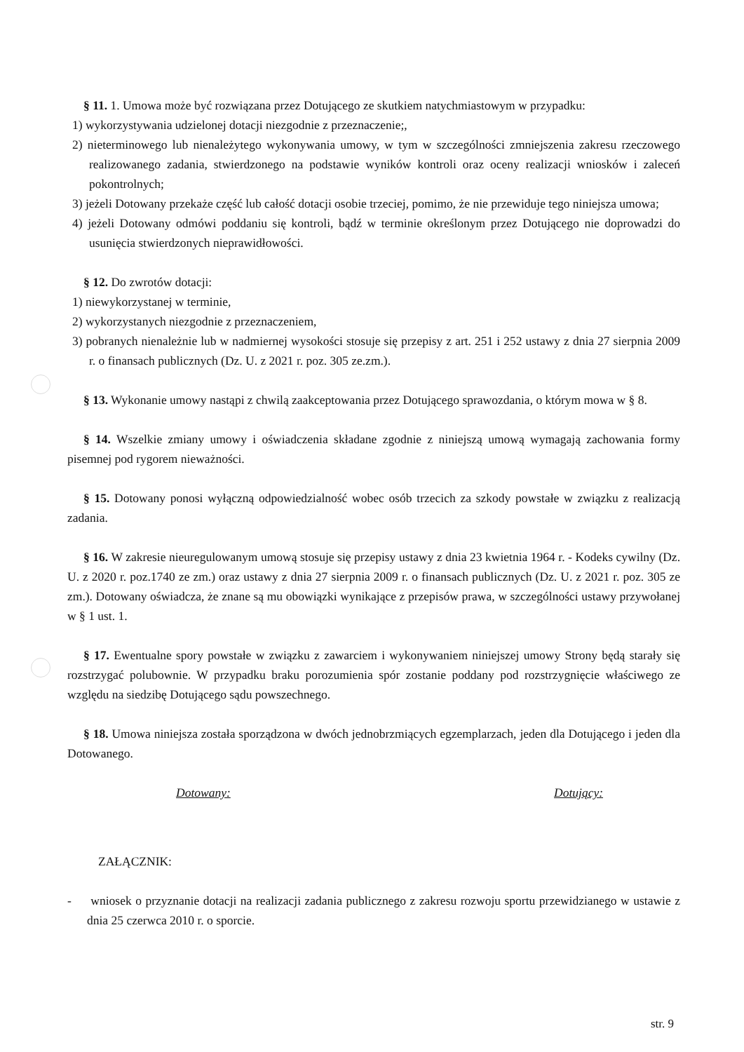§ 11. 1. Umowa może być rozwiązana przez Dotującego ze skutkiem natychmiastowym w przypadku:
1) wykorzystywania udzielonej dotacji niezgodnie z przeznaczenie;,
2) nieterminowego lub nienależytego wykonywania umowy, w tym w szczególności zmniejszenia zakresu rzeczowego realizowanego zadania, stwierdzonego na podstawie wyników kontroli oraz oceny realizacji wniosków i zaleceń pokontrolnych;
3) jeżeli Dotowany przekaże część lub całość dotacji osobie trzeciej, pomimo, że nie przewiduje tego niniejsza umowa;
4) jeżeli Dotowany odmówi poddaniu się kontroli, bądź w terminie określonym przez Dotującego nie doprowadzi do usunięcia stwierdzonych nieprawidłowości.
§ 12. Do zwrotów dotacji:
1) niewykorzystanej w terminie,
2) wykorzystanych niezgodnie z przeznaczeniem,
3) pobranych nienależnie lub w nadmiernej wysokości stosuje się przepisy z art. 251 i 252 ustawy z dnia 27 sierpnia 2009 r. o finansach publicznych (Dz. U. z 2021 r. poz. 305 ze.zm.).
§ 13. Wykonanie umowy nastąpi z chwilą zaakceptowania przez Dotującego sprawozdania, o którym mowa w § 8.
§ 14. Wszelkie zmiany umowy i oświadczenia składane zgodnie z niniejszą umową wymagają zachowania formy pisemnej pod rygorem nieważności.
§ 15. Dotowany ponosi wyłączną odpowiedzialność wobec osób trzecich za szkody powstałe w związku z realizacją zadania.
§ 16. W zakresie nieuregulowanym umową stosuje się przepisy ustawy z dnia 23 kwietnia 1964 r. - Kodeks cywilny (Dz. U. z 2020 r. poz.1740 ze zm.) oraz ustawy z dnia 27 sierpnia 2009 r. o finansach publicznych (Dz. U. z 2021 r. poz. 305 ze zm.). Dotowany oświadcza, że znane są mu obowiązki wynikające z przepisów prawa, w szczególności ustawy przywołanej w § 1 ust. 1.
§ 17. Ewentualne spory powstałe w związku z zawarciem i wykonywaniem niniejszej umowy Strony będą starały się rozstrzygać polubownie. W przypadku braku porozumienia spór zostanie poddany pod rozstrzygnięcie właściwego ze względu na siedzibę Dotującego sądu powszechnego.
§ 18. Umowa niniejsza została sporządzona w dwóch jednobrzmiących egzemplarzach, jeden dla Dotującego i jeden dla Dotowanego.
Dotowany: Dotujący:
ZAŁĄCZNIK:
- wniosek o przyznanie dotacji na realizacji zadania publicznego z zakresu rozwoju sportu przewidzianego w ustawie z dnia 25 czerwca 2010 r. o sporcie.
str. 9